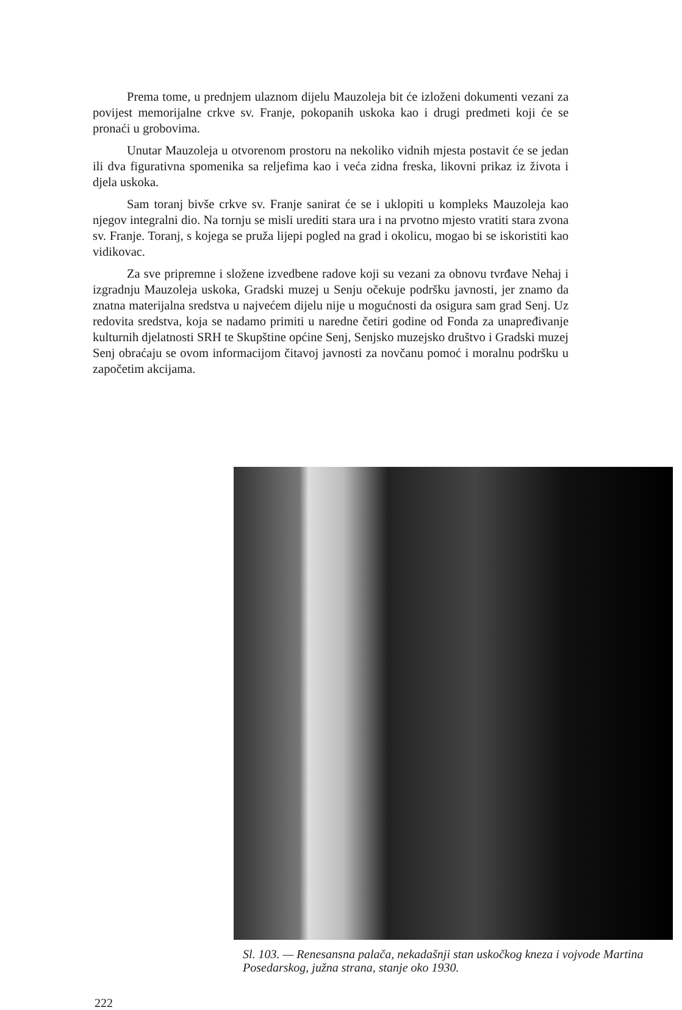Prema tome, u prednjem ulaznom dijelu Mauzoleja bit će izloženi dokumenti vezani za povijest memorijalne crkve sv. Franje, pokopanih uskoka kao i drugi predmeti koji će se pronaći u grobovima.
Unutar Mauzoleja u otvorenom prostoru na nekoliko vidnih mjesta postavit će se jedan ili dva figurativna spomenika sa reljefima kao i veća zidna freska, likovni prikaz iz života i djela uskoka.
Sam toranj bivše crkve sv. Franje sanirat će se i uklopiti u kompleks Mauzoleja kao njegov integralni dio. Na tornju se misli urediti stara ura i na prvotno mjesto vratiti stara zvona sv. Franje. Toranj, s kojega se pruža lijepi pogled na grad i okolicu, mogao bi se iskoristiti kao vidikovac.
Za sve pripremne i složene izvedbene radove koji su vezani za obnovu tvrđave Nehaj i izgradnju Mauzoleja uskoka, Gradski muzej u Senju očekuje podršku javnosti, jer znamo da znatna materijalna sredstva u najvećem dijelu nije u mogućnosti da osigura sam grad Senj. Uz redovita sredstva, koja se nadamo primiti u naredne četiri godine od Fonda za unapređivanje kulturnih djelatnosti SRH te Skupštine općine Senj, Senjsko muzejsko društvo i Gradski muzej Senj obraćaju se ovom informacijom čitavoj javnosti za novčanu pomoć i moralnu podršku u započetim akcijama.
Sl. 103. — Renesansna palača, nekadašnji stan uskočkog kneza i vojvode Martina Posedarskog, južna strana, stanje oko 1930.
222